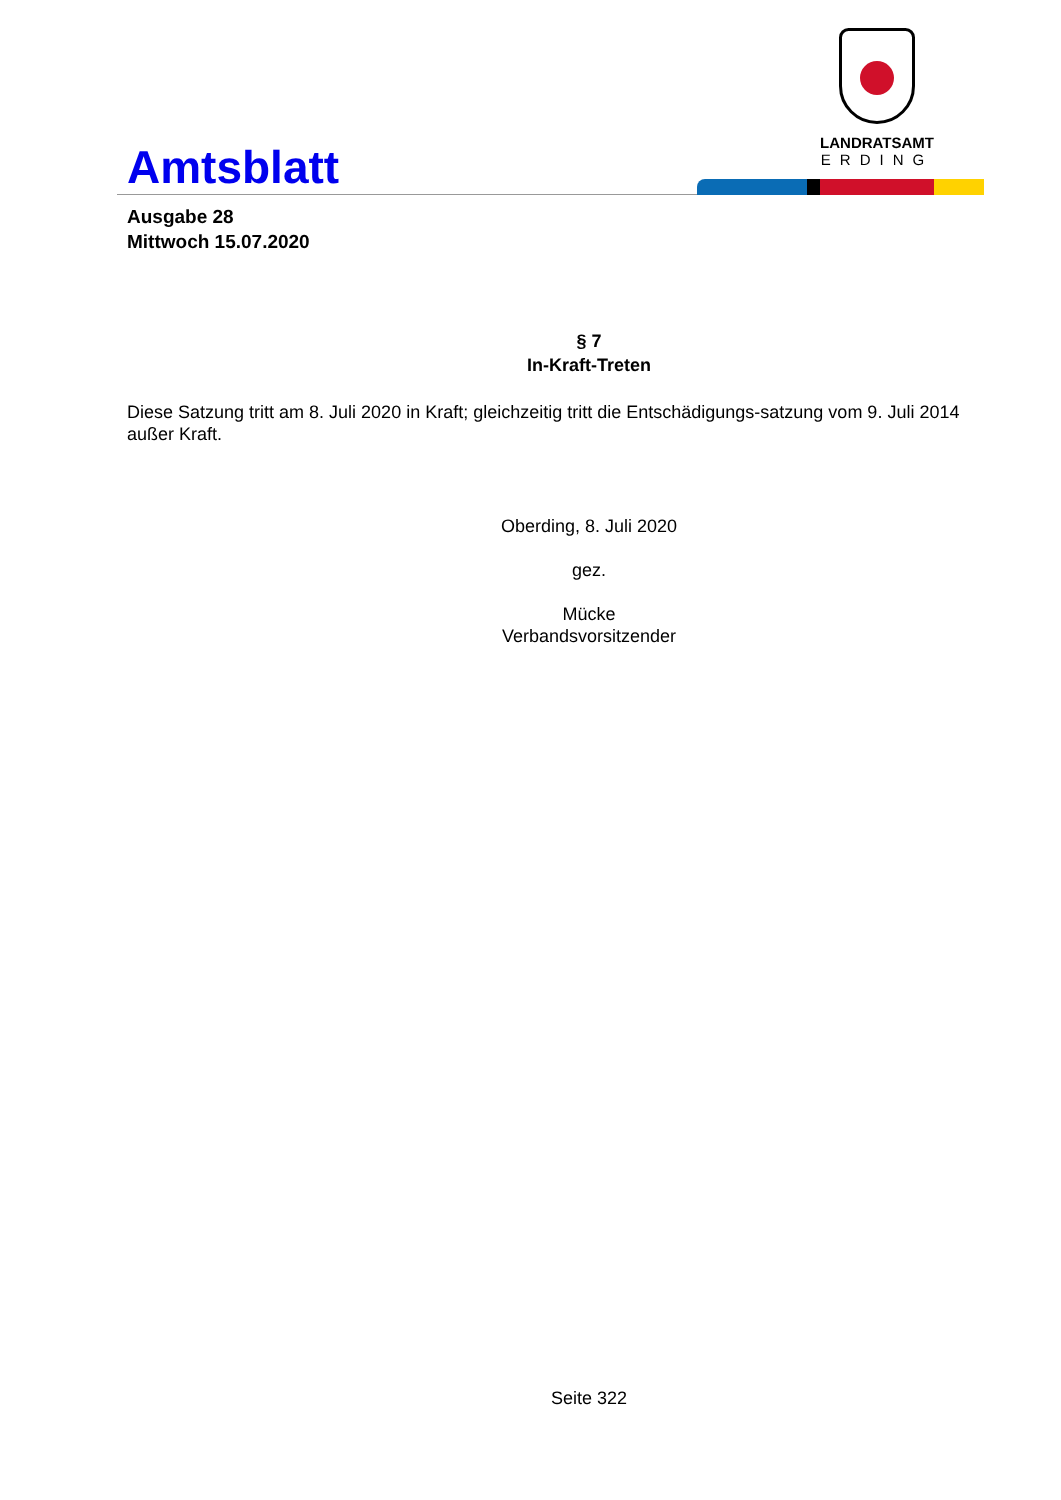Amtsblatt
LANDRATSAMT
ERDING
Ausgabe 28
Mittwoch 15.07.2020
§ 7
In-Kraft-Treten
Diese Satzung tritt am 8. Juli 2020 in Kraft; gleichzeitig tritt die Entschädigungs-satzung vom 9. Juli 2014 außer Kraft.
Oberding, 8. Juli 2020
gez.
Mücke
Verbandsvorsitzender
Seite 322